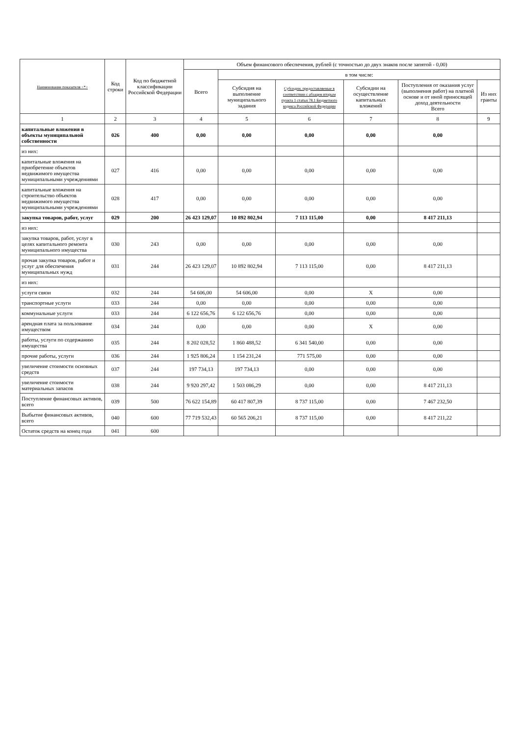| Наименование показателя <*> | Код строки | Код по бюджетной классификации Российской Федерации | Объем финансового обеспечения, рублей (с точностью до двух знаков после запятой - 0,00) | | | | | |
| --- | --- | --- | --- | --- | --- | --- | --- | --- |
| | | | Всего | в том числе: | | | | |
| | | | | Субсидия на выполнение муниципального задания | Субсидии, предоставляемые в соответствии с абзацем вторым пункта 1 статьи 78.1 Бюджетного кодекса Российской Федерации | Субсидии на осуществление капитальных вложений | Поступления от оказания услуг (выполнения работ) на платной основе и от иной приносящей доход деятельности Всего | Из них гранты |
| 1 | 2 | 3 | 4 | 5 | 6 | 7 | 8 | 9 |
| капитальные вложения в объекты муниципальной собственности | 026 | 400 | 0,00 | 0,00 | 0,00 | 0,00 | 0,00 | |
| из них: | | | | | | | | |
| капитальные вложения на приобретение объектов недвижимого имущества муниципальными учреждениями | 027 | 416 | 0,00 | 0,00 | 0,00 | 0,00 | 0,00 | |
| капитальные вложения на строительство объектов недвижимого имущества муниципальными учреждениями | 028 | 417 | 0,00 | 0,00 | 0,00 | 0,00 | 0,00 | |
| закупка товаров, работ, услуг | 029 | 200 | 26 423 129,07 | 10 892 802,94 | 7 113 115,00 | 0,00 | 8 417 211,13 | |
| из них: | | | | | | | | |
| закупка товаров, работ, услуг в целях капитального ремонта муниципального имущества | 030 | 243 | 0,00 | 0,00 | 0,00 | 0,00 | 0,00 | |
| прочая закупка товаров, работ и услуг для обеспечения муниципальных нужд | 031 | 244 | 26 423 129,07 | 10 892 802,94 | 7 113 115,00 | 0,00 | 8 417 211,13 | |
| из них: | | | | | | | | |
| услуги связи | 032 | 244 | 54 606,00 | 54 606,00 | 0,00 | X | 0,00 | |
| транспортные услуги | 033 | 244 | 0,00 | 0,00 | 0,00 | 0,00 | 0,00 | |
| коммунальные услуги | 033 | 244 | 6 122 656,76 | 6 122 656,76 | 0,00 | 0,00 | 0,00 | |
| арендная плата за пользование имуществом | 034 | 244 | 0,00 | 0,00 | 0,00 | X | 0,00 | |
| работы, услуги по содержанию имущества | 035 | 244 | 8 202 028,52 | 1 860 488,52 | 6 341 540,00 | 0,00 | 0,00 | |
| прочие работы, услуги | 036 | 244 | 1 925 806,24 | 1 154 231,24 | 771 575,00 | 0,00 | 0,00 | |
| увеличение стоимости основных средств | 037 | 244 | 197 734,13 | 197 734,13 | 0,00 | 0,00 | 0,00 | |
| увеличение стоимости материальных запасов | 038 | 244 | 9 920 297,42 | 1 503 086,29 | 0,00 | 0,00 | 8 417 211,13 | |
| Поступление финансовых активов, всего | 039 | 500 | 76 622 154,89 | 60 417 807,39 | 8 737 115,00 | 0,00 | 7 467 232,50 | |
| Выбытие финансовых активов, всего | 040 | 600 | 77 719 532,43 | 60 565 206,21 | 8 737 115,00 | 0,00 | 8 417 211,22 | |
| Остаток средств на конец года | 041 | 600 | | | | | | |